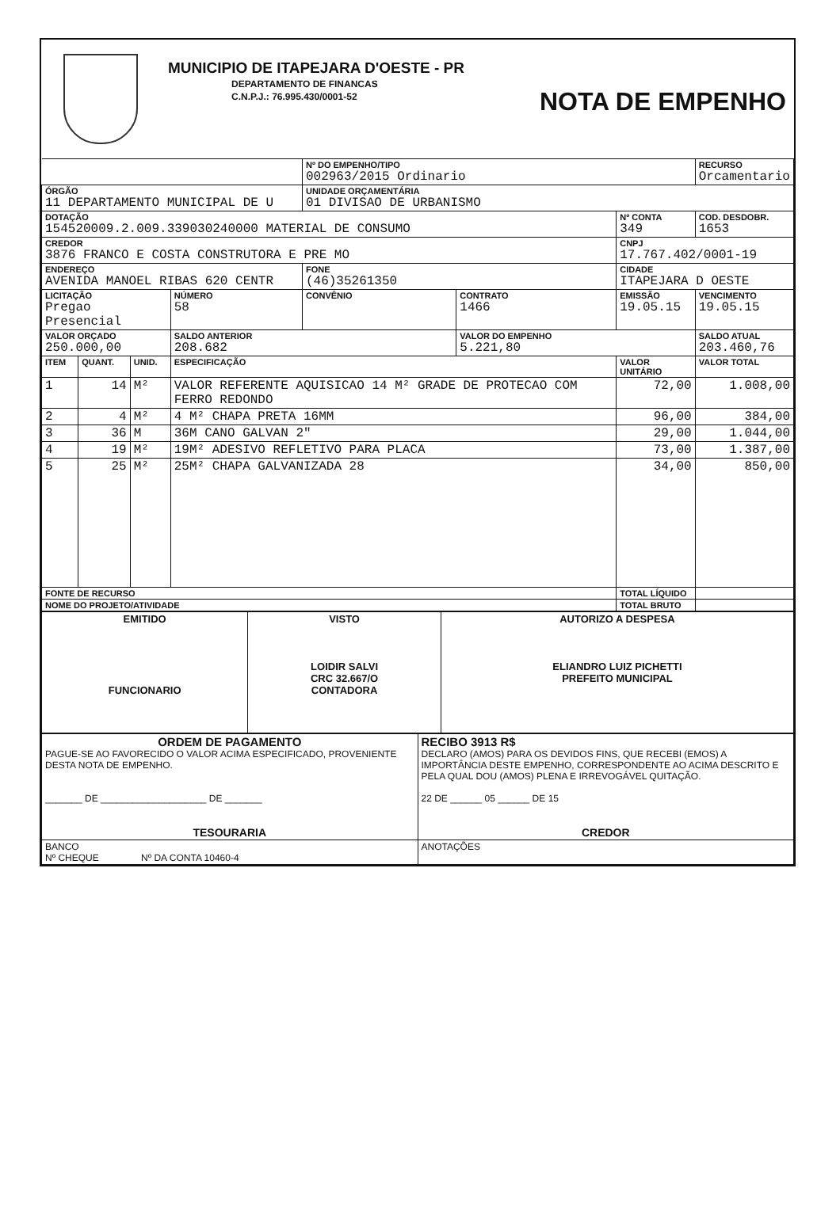MUNICIPIO DE ITAPEJARA D'OESTE - PR
DEPARTAMENTO DE FINANCAS
C.N.P.J.: 76.995.430/0001-52
NOTA DE EMPENHO
| | | | | Nº DO EMPENHO/TIPO 002963/2015 Ordinario | | | RECURSO Orcamentario | |
| ÓRGÃO 11 DEPARTAMENTO MUNICIPAL DE U | | | | UNIDADE ORÇAMENTÁRIA 01 DIVISAO DE URBANISMO | | | | |
| DOTAÇÃO 154520009.2.009.339030240000 MATERIAL DE CONSUMO | | | | | | Nº CONTA 349 | COD. DESDOBR. 1653 | |
| CREDOR 3876 FRANCO E COSTA CONSTRUTORA E PRE MO | | | | | | CNPJ 17.767.402/0001-19 | | |
| ENDEREÇO AVENIDA MANOEL RIBAS 620 CENTR | | | | FONE (46)35261350 | | CIDADE ITAPEJARA D OESTE | | |
| LICITAÇÃO Pregao Presencial | | | NÚMERO 58 | CONVÊNIO | CONTRATO 1466 | EMISSÃO 19.05.15 | | VENCIMENTO 19.05.15 |
| VALOR ORÇADO 250.000,00 | | | SALDO ANTERIOR 208.682 | | VALOR DO EMPENHO 5.221,80 | | SALDO ATUAL 203.460,76 | |
| ITEM | QUANT. | UNID. | ESPECIFICAÇÃO | | | VALOR UNITÁRIO | | VALOR TOTAL |
| 1 | 14 | M² | VALOR REFERENTE AQUISICAO 14 M² GRADE DE PROTECAO COM FERRO REDONDO | | | 72,00 | | 1.008,00 |
| 2 | 4 | M² | 4 M² CHAPA PRETA 16MM | | | 96,00 | | 384,00 |
| 3 | 36 | M | 36M CANO GALVAN 2" | | | 29,00 | | 1.044,00 |
| 4 | 19 | M² | 19M² ADESIVO REFLETIVO PARA PLACA | | | 73,00 | | 1.387,00 |
| 5 | 25 | M² | 25M² CHAPA GALVANIZADA 28 | | | 34,00 | | 850,00 |
| FONTE DE RECURSO | | | | | | TOTAL LÍQUIDO | | |
| NOME DO PROJETO/ATIVIDADE | | | | | | TOTAL BRUTO | | |
| EMITIDO FUNCIONARIO | VISTO LOIDIR SALVI CRC 32.667/O CONTADORA | AUTORIZO A DESPESA ELIANDRO LUIZ PICHETTI PREFEITO MUNICIPAL |
| ORDEM DE PAGAMENTO PAGUE-SE AO FAVORECIDO O VALOR ACIMA ESPECIFICADO, PROVENIENTE DESTA NOTA DE EMPENHO. _______ DE ____________________ DE _______ TESOURARIA | RECIBO 3913 R$ DECLARO (AMOS) PARA OS DEVIDOS FINS, QUE RECEBI (EMOS) A IMPORTÂNCIA DESTE EMPENHO, CORRESPONDENTE AO ACIMA DESCRITO E PELA QUAL DOU (AMOS) PLENA E IRREVOGÁVEL QUITAÇÃO. 22 DE ______ 05 ______ DE 15 CREDOR |
| BANCO Nº CHEQUE Nº DA CONTA 10460-4 | ANOTAÇÕES |